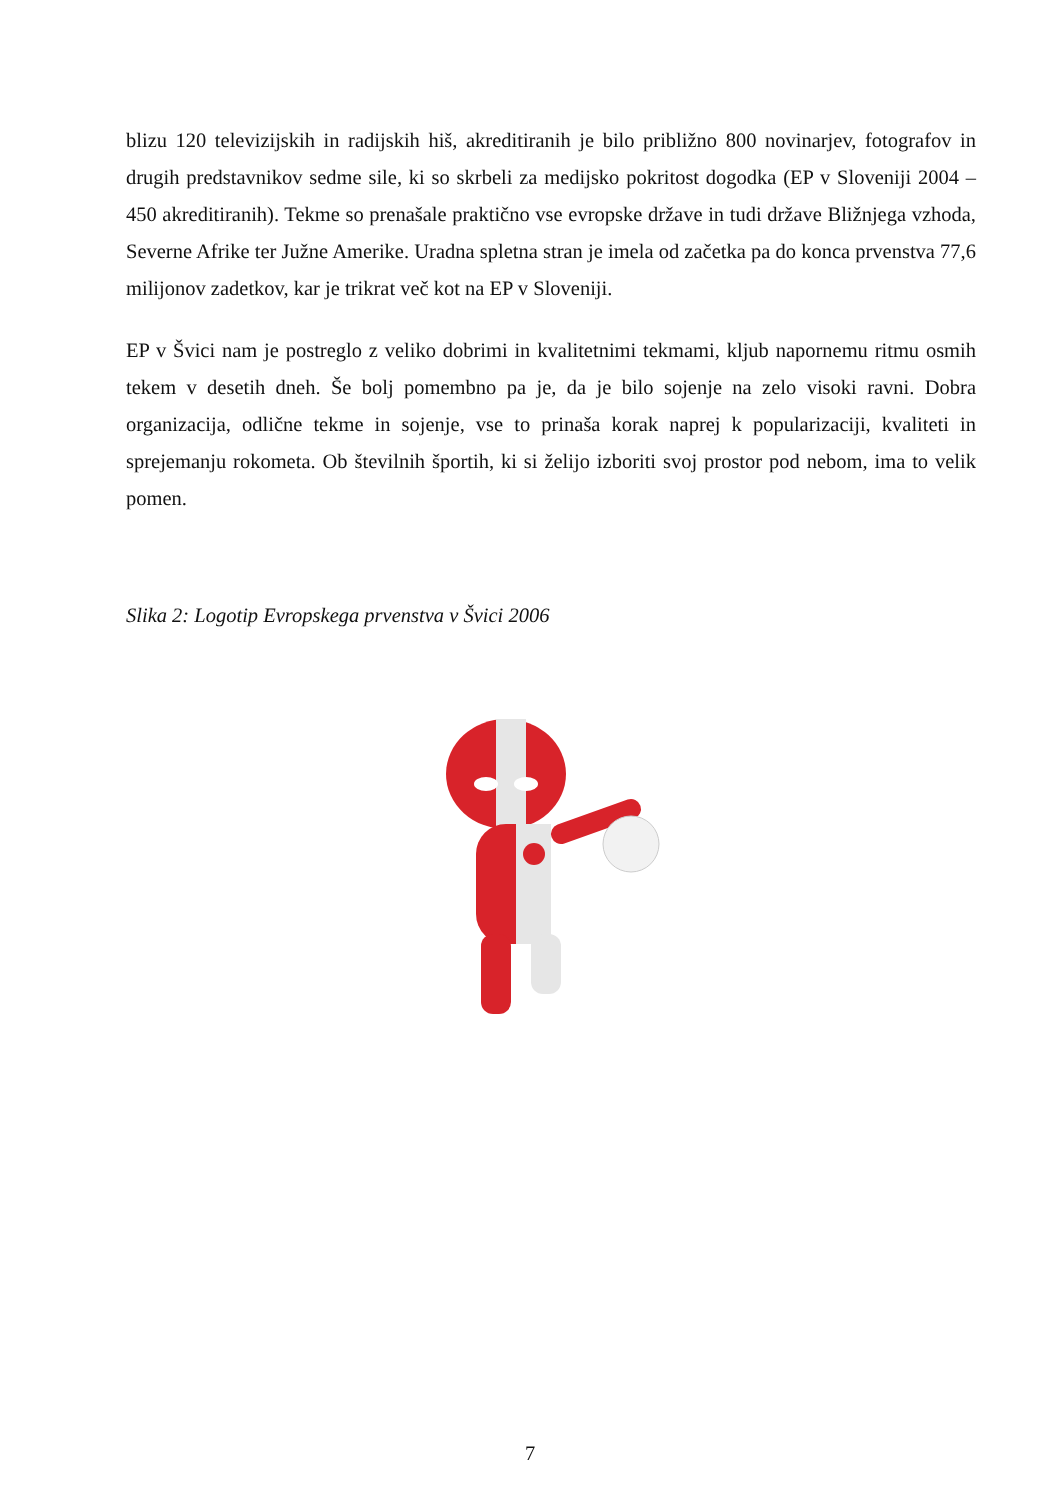blizu 120 televizijskih in radijskih hiš, akreditiranih je bilo približno 800 novinarjev, fotografov in drugih predstavnikov sedme sile, ki so skrbeli za medijsko pokritost dogodka (EP v Sloveniji 2004 – 450 akreditiranih). Tekme so prenašale praktično vse evropske države in tudi države Bližnjega vzhoda, Severne Afrike ter Južne Amerike. Uradna spletna stran je imela od začetka pa do konca prvenstva 77,6 milijonov zadetkov, kar je trikrat več kot na EP v Sloveniji.
EP v Švici nam je postreglo z veliko dobrimi in kvalitetnimi tekmami, kljub napornemu ritmu osmih tekem v desetih dneh. Še bolj pomembno pa je, da je bilo sojenje na zelo visoki ravni. Dobra organizacija, odlične tekme in sojenje, vse to prinaša korak naprej k popularizaciji, kvaliteti in sprejemanju rokometa. Ob številnih športih, ki si želijo izboriti svoj prostor pod nebom, ima to velik pomen.
Slika 2: Logotip Evropskega prvenstva v Švici 2006
7